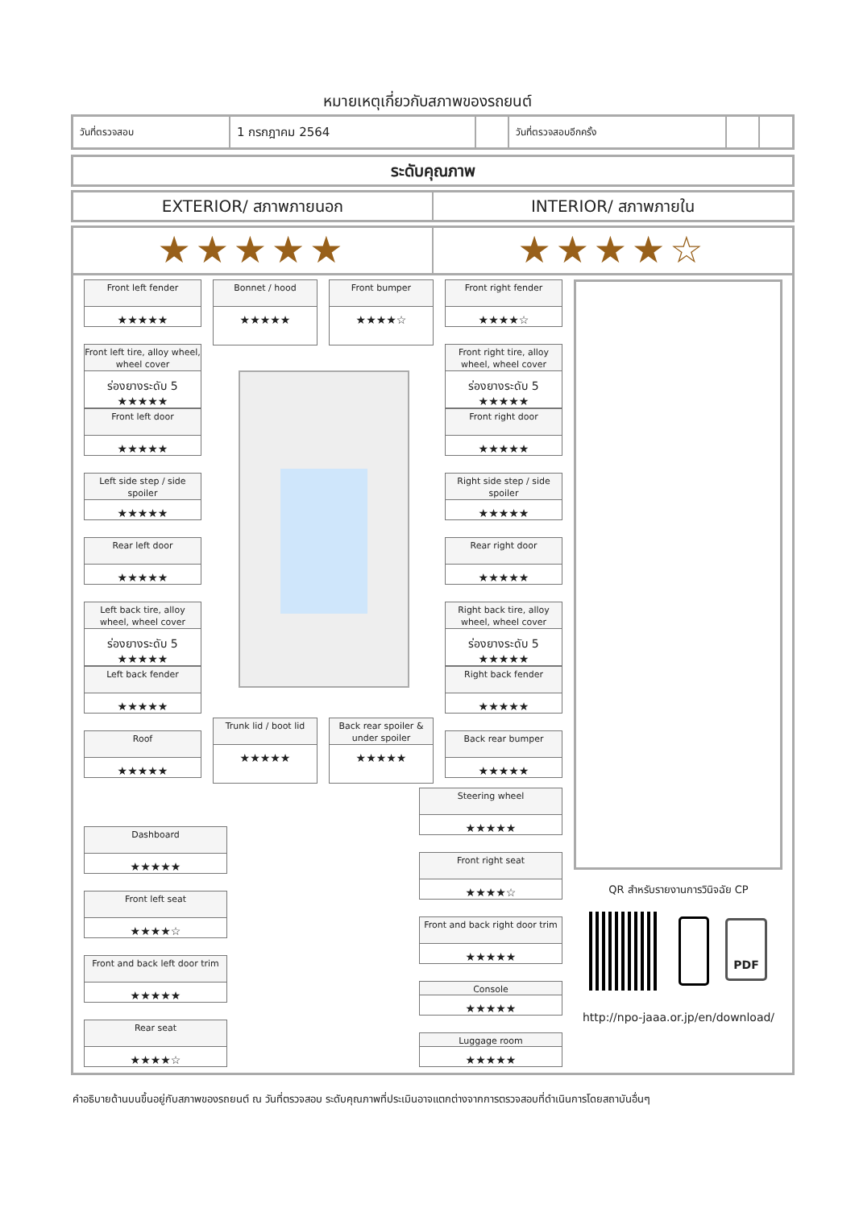หมายเหตุเกี่ยวกับสภาพของรถยนต์
| วันที่ตรวจสอบ | 1 กรกฎาคม 2564 | | วันที่ตรวจสอบอีกครั้ง | | |
ระดับคุณภาพ
EXTERIOR/ สภาพภายนอก INTERIOR/ สภาพภายใน
★★★★★ ★★★★☆
Front left fender
★★★★★
Bonnet / hood
★★★★★
Front bumper
★★★★☆
Front right fender
★★★★☆
Front left tire, alloy wheel, wheel cover
ร่องยางระดับ 5
★★★★★
Front right tire, alloy wheel, wheel cover
ร่องยางระดับ 5
★★★★★
Front left door
★★★★★
Front right door
★★★★★
Left side step / side spoiler
★★★★★
Right side step / side spoiler
★★★★★
Rear left door
★★★★★
Rear right door
★★★★★
Left back tire, alloy wheel, wheel cover
ร่องยางระดับ 5
★★★★★
Right back tire, alloy wheel, wheel cover
ร่องยางระดับ 5
★★★★★
Left back fender
★★★★★
Right back fender
★★★★★
Trunk lid / boot lid
★★★★★
Back rear spoiler & under spoiler
★★★★★
Roof
★★★★★
Back rear bumper
★★★★★
Steering wheel
★★★★★
Dashboard
★★★★★
Front right seat
★★★★☆
Front left seat
★★★★☆
Front and back right door trim
★★★★★
Front and back left door trim
★★★★★
Console
★★★★★
Rear seat
★★★★☆
Luggage room
★★★★★
QR สำหรับรายงานการวินิจฉัย CP
PDF
http://npo-jaaa.or.jp/en/download/
คำอธิบายด้านบนขึ้นอยู่กับสภาพของรถยนต์ ณ วันที่ตรวจสอบ ระดับคุณภาพที่ประเมินอาจแตกต่างจากการตรวจสอบที่ดำเนินการโดยสถาบันอื่นๆ